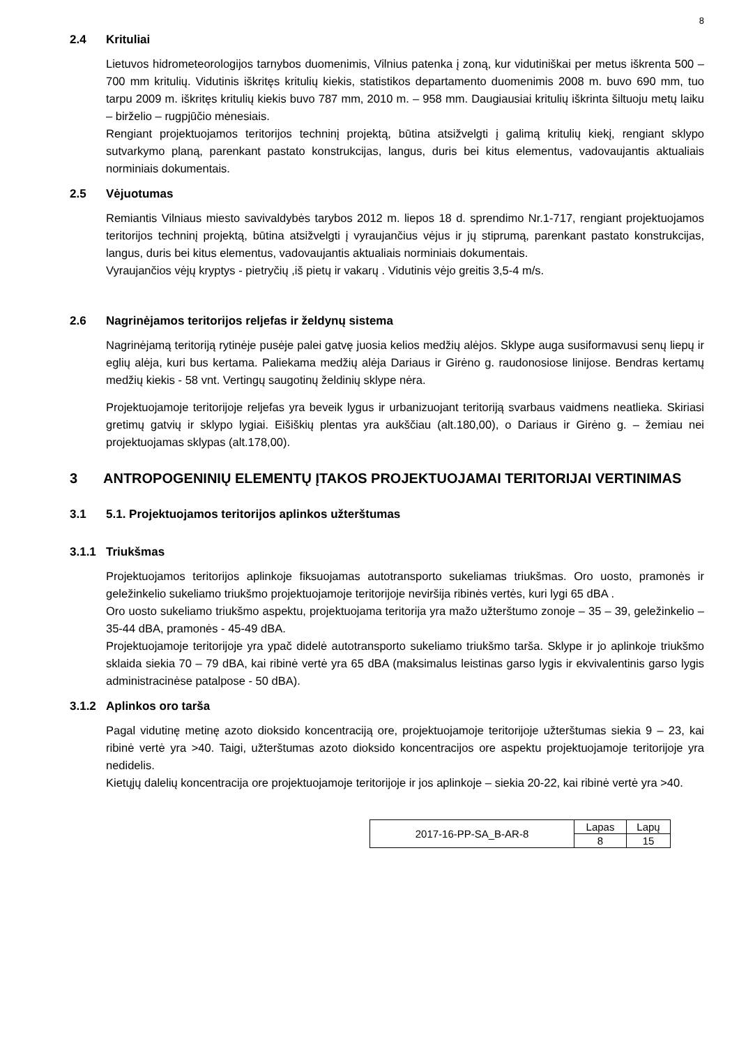8
2.4 Krituliai
Lietuvos hidrometeorologijos tarnybos duomenimis, Vilnius patenka į zoną, kur vidutiniškai per metus iškrenta 500 – 700 mm kritulių. Vidutinis iškritęs kritulių kiekis, statistikos departamento duomenimis 2008 m. buvo 690 mm, tuo tarpu 2009 m. iškritęs kritulių kiekis buvo 787 mm, 2010 m. – 958 mm. Daugiausiai kritulių iškrinta šiltuoju metų laiku – birželio – rugpjūčio mėnesiais.
Rengiant projektuojamos teritorijos techninį projektą, būtina atsižvelgti į galimą kritulių kiekį, rengiant sklypo sutvarkymo planą, parenkant pastato konstrukcijas, langus, duris bei kitus elementus, vadovaujantis aktualiais norminiais dokumentais.
2.5 Vėjuotumas
Remiantis Vilniaus miesto savivaldybės tarybos 2012 m. liepos 18 d. sprendimo Nr.1-717, rengiant projektuojamos teritorijos techninį projektą, būtina atsižvelgti į vyraujančius vėjus ir jų stiprumą, parenkant pastato konstrukcijas, langus, duris bei kitus elementus, vadovaujantis aktualiais norminiais dokumentais.
Vyraujančios vėjų kryptys - pietryčių ,iš pietų ir vakarų . Vidutinis vėjo greitis 3,5-4 m/s.
2.6 Nagrinėjamos teritorijos reljefas ir želdynų sistema
Nagrinėjamą teritoriją rytinėje pusėje palei gatvę juosia kelios medžių alėjos. Sklype auga susiformavusi senų liepų ir eglių alėja, kuri bus kertama. Paliekama medžių alėja Dariaus ir Girėno g. raudonosiose linijose. Bendras kertamų medžių kiekis - 58 vnt. Vertingų saugotinų želdinių sklype nėra.
Projektuojamoje teritorijoje reljefas yra beveik lygus ir urbanizuojant teritoriją svarbaus vaidmens neatlieka. Skiriasi gretimų gatvių ir sklypo lygiai. Eišiškių plentas yra aukščiau (alt.180,00), o Dariaus ir Girėno g. – žemiau nei projektuojamas sklypas (alt.178,00).
3 ANTROPOGENINIŲ ELEMENTŲ ĮTAKOS PROJEKTUOJAMAI TERITORIJAI VERTINIMAS
3.1 5.1. Projektuojamos teritorijos aplinkos užterštumas
3.1.1 Triukšmas
Projektuojamos teritorijos aplinkoje fiksuojamas autotransporto sukeliamas triukšmas. Oro uosto, pramonės ir geležinkelio sukeliamo triukšmo projektuojamoje teritorijoje neviršija ribinės vertės, kuri lygi 65 dBA .
Oro uosto sukeliamo triukšmo aspektu, projektuojama teritorija yra mažo užterštumo zonoje – 35 – 39, geležinkelio – 35-44 dBA, pramonės - 45-49 dBA.
Projektuojamoje teritorijoje yra ypač didelė autotransporto sukeliamo triukšmo tarša. Sklype ir jo aplinkoje triukšmo sklaida siekia 70 – 79 dBA, kai ribinė vertė yra 65 dBA (maksimalus leistinas garso lygis ir ekvivalentinis garso lygis administracinėse patalpose - 50 dBA).
3.1.2 Aplinkos oro tarša
Pagal vidutinę metinę azoto dioksido koncentraciją ore, projektuojamoje teritorijoje užterštumas siekia 9 – 23, kai ribinė vertė yra >40. Taigi, užterštumas azoto dioksido koncentracijos ore aspektu projektuojamoje teritorijoje yra nedidelis.
Kietųjų dalelių koncentracija ore projektuojamoje teritorijoje ir jos aplinkoje – siekia 20-22, kai ribinė vertė yra >40.
| 2017-16-PP-SA_B-AR-8 | Lapas | Lapų |
| | 8 | 15 |